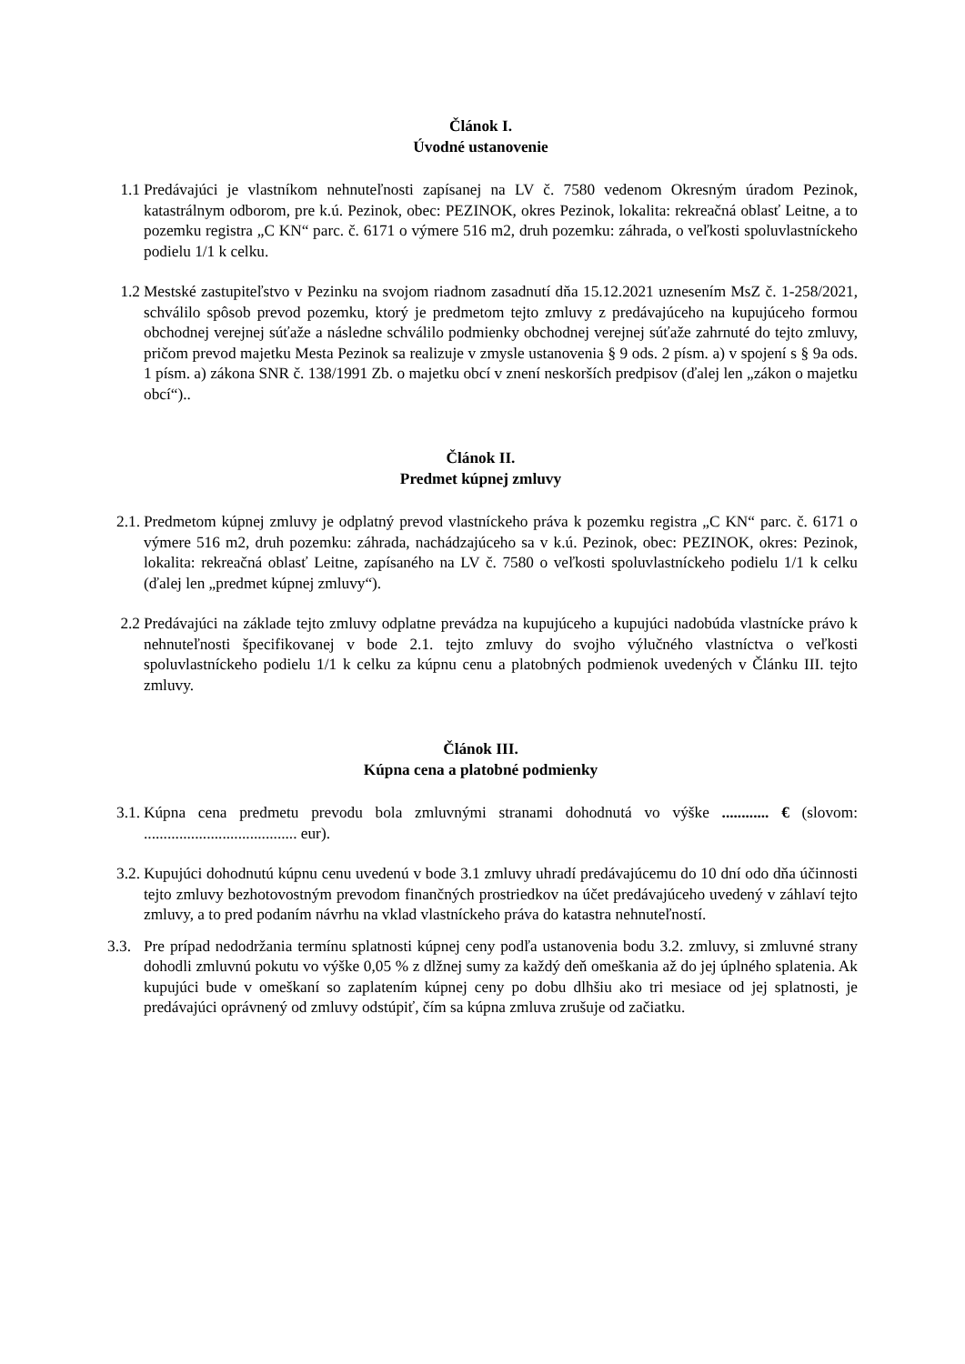Článok I.
Úvodné ustanovenie
1.1 Predávajúci je vlastníkom nehnuteľnosti zapísanej na LV č. 7580 vedenom Okresným úradom Pezinok, katastrálnym odborom, pre k.ú. Pezinok, obec: PEZINOK, okres Pezinok, lokalita: rekreačná oblasť Leitne, a to pozemku registra „C KN“ parc. č. 6171 o výmere 516 m2, druh pozemku: záhrada, o veľkosti spoluvlastníckeho podielu 1/1 k celku.
1.2 Mestské zastupiteľstvo v Pezinku na svojom riadnom zasadnutí dňa 15.12.2021 uznesením MsZ č. 1-258/2021, schválilo spôsob prevod pozemku, ktorý je predmetom tejto zmluvy z predávajúceho na kupujúceho formou obchodnej verejnej súťaže a následne schválilo podmienky obchodnej verejnej súťaže zahrnuté do tejto zmluvy, pričom prevod majetku Mesta Pezinok sa realizuje v zmysle ustanovenia § 9 ods. 2 písm. a) v spojení s § 9a ods. 1 písm. a) zákona SNR č. 138/1991 Zb. o majetku obcí v znení neskorších predpisov (ďalej len „zákon o majetku obcí“)..
Článok II.
Predmet kúpnej zmluvy
2.1.
Predmetom kúpnej zmluvy je odplatný prevod vlastníckeho práva k pozemku registra „C KN“ parc. č. 6171 o výmere 516 m2, druh pozemku: záhrada, nachádzajúceho sa v k.ú. Pezinok, obec: PEZINOK, okres: Pezinok, lokalita: rekreačná oblasť Leitne, zapísaného na LV č. 7580 o veľkosti spoluvlastníckeho podielu 1/1 k celku (ďalej len „predmet kúpnej zmluvy“).
2.2 Predávajúci na základe tejto zmluvy odplatne prevádza na kupujúceho a kupujúci nadobúda vlastnícke právo k nehnuteľnosti špecifikovanej v bode 2.1. tejto zmluvy do svojho výlučného vlastníctva o veľkosti spoluvlastníckeho podielu 1/1 k celku za kúpnu cenu a platobných podmienok uvedených v Článku III. tejto zmluvy.
Článok III.
Kúpna cena a platobné podmienky
3.1.
Kúpna cena predmetu prevodu bola zmluvnými stranami dohodnutá vo výške ............ € (slovom: ....................................... eur).
3.2.
Kupujúci dohodnutú kúpnu cenu uvedenú v bode 3.1 zmluvy uhradí predávajúcemu do 10 dní odo dňa účinnosti tejto zmluvy bezhotovostným prevodom finančných prostriedkov na účet predávajúceho uvedený v záhlaví tejto zmluvy, a to pred podaním návrhu na vklad vlastníckeho práva do katastra nehnuteľností.
3.3.
Pre prípad nedodržania termínu splatnosti kúpnej ceny podľa ustanovenia bodu 3.2. zmluvy, si zmluvné strany dohodli zmluvnú pokutu vo výške 0,05 % z dlžnej sumy za každý deň omeškania až do jej úplného splatenia. Ak kupujúci bude v omeškaní so zaplatením kúpnej ceny po dobu dlhšiu ako tri mesiace od jej splatnosti, je predávajúci oprávnený od zmluvy odstúpiť, čím sa kúpna zmluva zrušuje od začiatku.